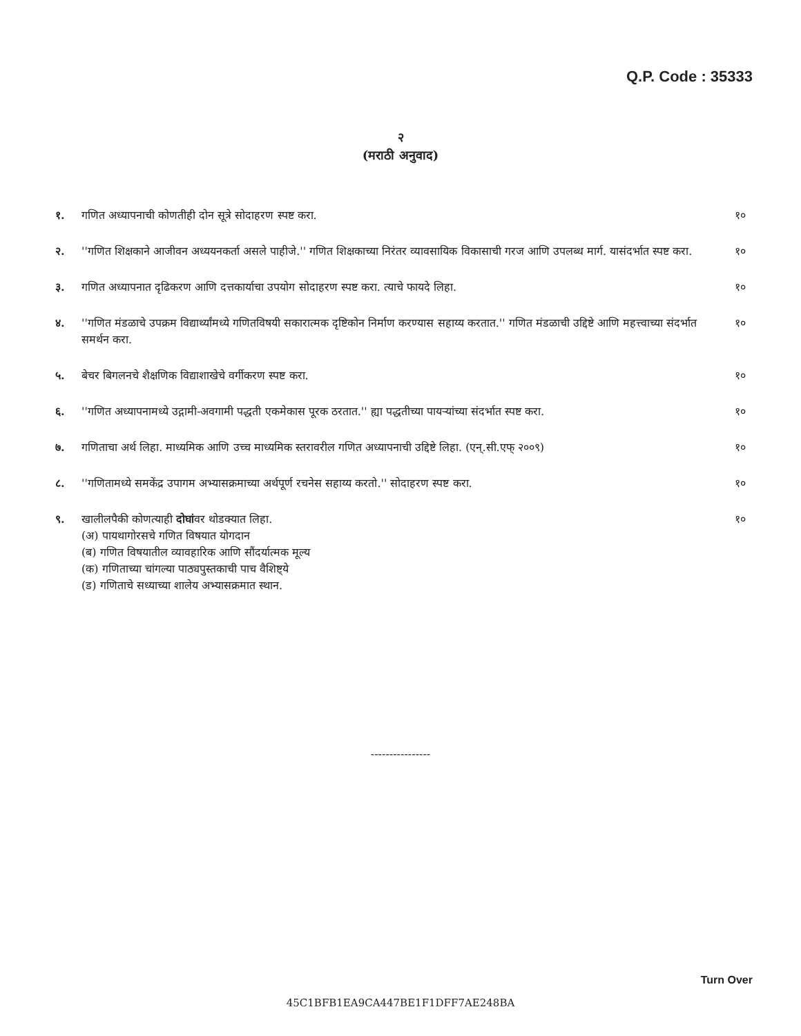Q.P. Code : 35333
२
(मराठी अनुवाद)
१. गणित अध्यापनाची कोणतीही दोन सूत्रे सोदाहरण स्पष्ट करा.
१०
२. ''गणित शिक्षकाने आजीवन अध्ययनकर्ता असले पाहीजे.'' गणित शिक्षकाच्या निरंतर व्यावसायिक विकासाची गरज आणि उपलब्ध मार्ग. यासंदर्भात स्पष्ट करा.
१०
३. गणित अध्यापनात दृढिकरण आणि दत्तकार्याचा उपयोग सोदाहरण स्पष्ट करा. त्याचे फायदे लिहा.
१०
४. ''गणित मंडळाचे उपक्रम विद्यार्थ्यांमध्ये गणितविषयी सकारात्मक दृष्टिकोन निर्माण करण्यास सहाय्य करतात.'' गणित मंडळाची उद्दिष्टे आणि महत्त्वाच्या संदर्भात समर्थन करा.
१०
५. बेचर बिगलनचे शैक्षणिक विद्याशाखेचे वर्गीकरण स्पष्ट करा.
१०
६. ''गणित अध्यापनामध्ये उद्गामी-अवगामी पद्धती एकमेकास पूरक ठरतात.'' ह्या पद्धतीच्या पायऱ्यांच्या संदर्भात स्पष्ट करा.
१०
७. गणिताचा अर्थ लिहा. माध्यमिक आणि उच्च माध्यमिक स्तरावरील गणित अध्यापनाची उद्दिष्टे लिहा. (एन्.सी.एफ् २००९)
१०
८. ''गणितामध्ये समकेंद्र उपागम अभ्यासक्रमाच्या अर्थपूर्ण रचनेस सहाय्य करतो.'' सोदाहरण स्पष्ट करा.
१०
९. खालीलपैकी कोणत्याही दोघांवर थोडक्यात लिहा.
(अ) पायथागोरसचे गणित विषयात योगदान
(ब) गणित विषयातील व्यावहारिक आणि सौंदर्यात्मक मूल्य
(क) गणिताच्या चांगल्या पाठ्यपुस्तकाची पाच वैशिष्ट्ये
(ड) गणिताचे सध्याच्या शालेय अभ्यासक्रमात स्थान.
१०
----------------
Turn Over
45C1BFB1EA9CA447BE1F1DFF7AE248BA